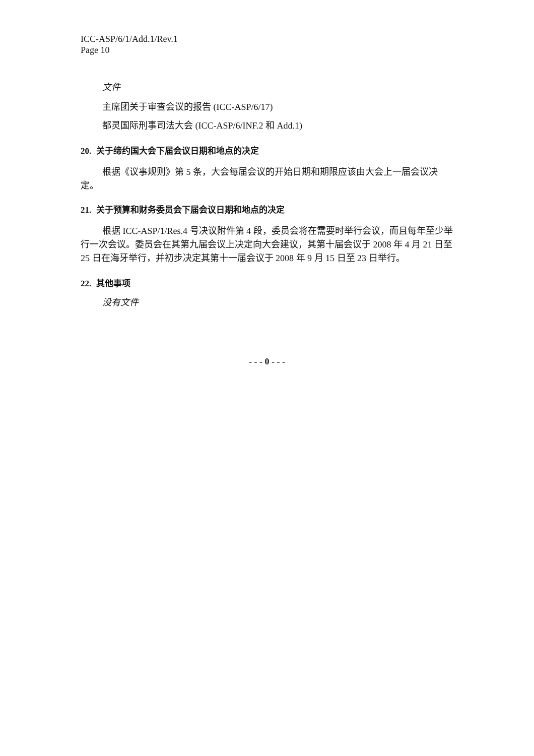ICC-ASP/6/1/Add.1/Rev.1
Page 10
文件
主席团关于审查会议的报告 (ICC-ASP/6/17)
都灵国际刑事司法大会 (ICC-ASP/6/INF.2 和 Add.1)
20. 关于缔约国大会下届会议日期和地点的决定
根据《议事规则》第 5 条，大会每届会议的开始日期和期限应该由大会上一届会议决定。
21. 关于预算和财务委员会下届会议日期和地点的决定
根据 ICC-ASP/1/Res.4 号决议附件第 4 段，委员会将在需要时举行会议，而且每年至少举行一次会议。委员会在其第九届会议上决定向大会建议，其第十届会议于 2008 年 4 月 21 日至 25 日在海牙举行，并初步决定其第十一届会议于 2008 年 9 月 15 日至 23 日举行。
22. 其他事项
没有文件
- - - 0 - - -